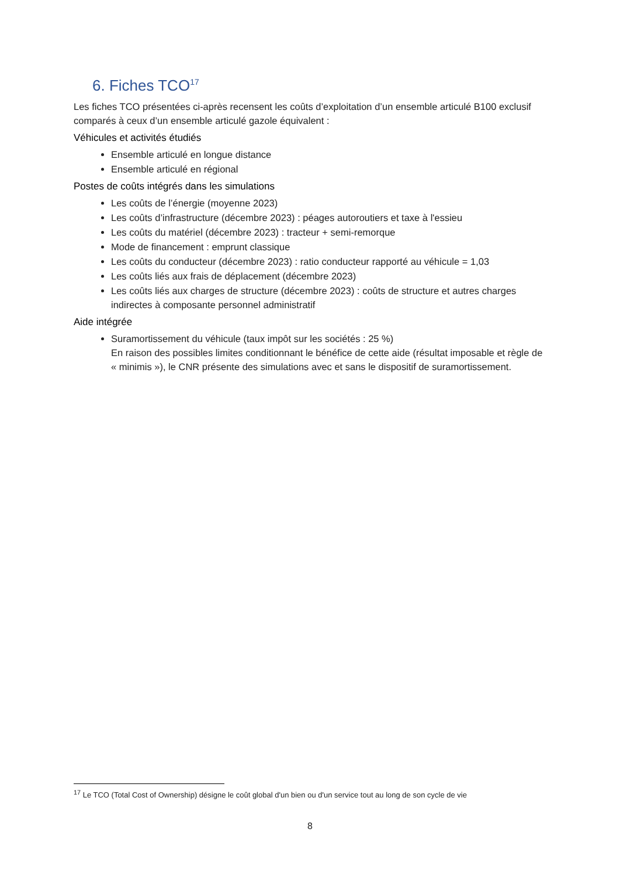6. Fiches TCO<sup>17</sup>
Les fiches TCO présentées ci-après recensent les coûts d’exploitation d’un ensemble articulé B100 exclusif comparés à ceux d’un ensemble articulé gazole équivalent :
Véhicules et activités étudiés
Ensemble articulé en longue distance
Ensemble articulé en régional
Postes de coûts intégrés dans les simulations
Les coûts de l’énergie (moyenne 2023)
Les coûts d’infrastructure (décembre 2023) : péages autoroutiers et taxe à l'essieu
Les coûts du matériel (décembre 2023) : tracteur + semi-remorque
Mode de financement : emprunt classique
Les coûts du conducteur (décembre 2023) : ratio conducteur rapporté au véhicule = 1,03
Les coûts liés aux frais de déplacement (décembre 2023)
Les coûts liés aux charges de structure (décembre 2023) : coûts de structure et autres charges indirectes à composante personnel administratif
Aide intégrée
Suramortissement du véhicule (taux impôt sur les sociétés : 25 %)
En raison des possibles limites conditionnant le bénéfice de cette aide (résultat imposable et règle de « minimis »), le CNR présente des simulations avec et sans le dispositif de suramortissement.
<sup>17</sup> Le TCO (Total Cost of Ownership) désigne le coût global d'un bien ou d'un service tout au long de son cycle de vie
8